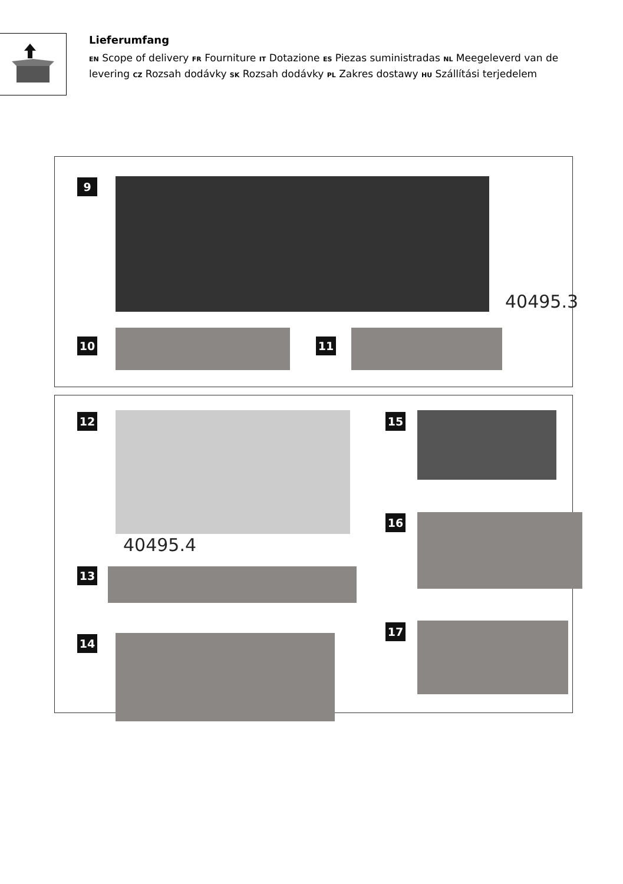Lieferumfang
EN Scope of delivery FR Fourniture IT Dotazione ES Piezas suministradas NL Meegeleverd van de levering CZ Rozsah dodávky SK Rozsah dodávky PL Zakres dostawy HU Szállítási terjedelem
9
40495.3
10 11
12
40495.4
13
14
15
16
17